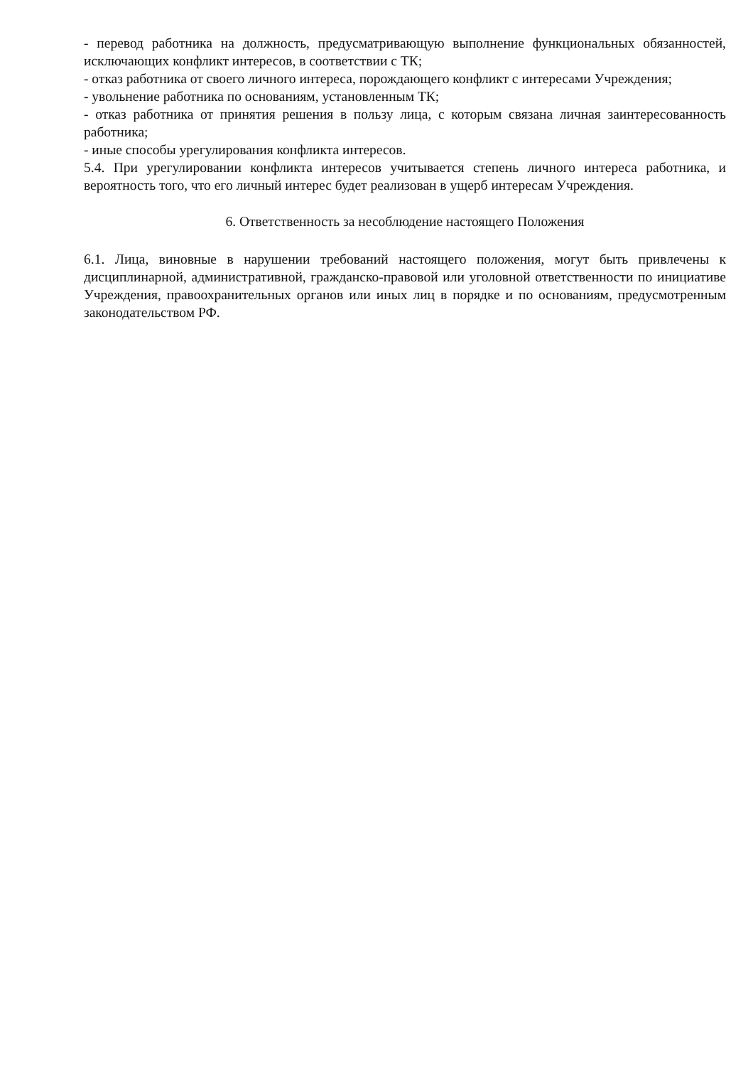- перевод работника на должность, предусматривающую выполнение функциональных обязанностей, исключающих конфликт интересов, в соответствии с ТК;
- отказ работника от своего личного интереса, порождающего конфликт с интересами Учреждения;
- увольнение работника по основаниям, установленным ТК;
- отказ работника от принятия решения в пользу лица, с которым связана личная заинтересованность работника;
- иные способы урегулирования конфликта интересов.
5.4. При урегулировании конфликта интересов учитывается степень личного интереса работника, и вероятность того, что его личный интерес будет реализован в ущерб интересам Учреждения.
6. Ответственность за несоблюдение настоящего Положения
6.1. Лица, виновные в нарушении требований настоящего положения, могут быть привлечены к дисциплинарной, административной, гражданско-правовой или уголовной ответственности по инициативе Учреждения, правоохранительных органов или иных лиц в порядке и по основаниям, предусмотренным законодательством РФ.